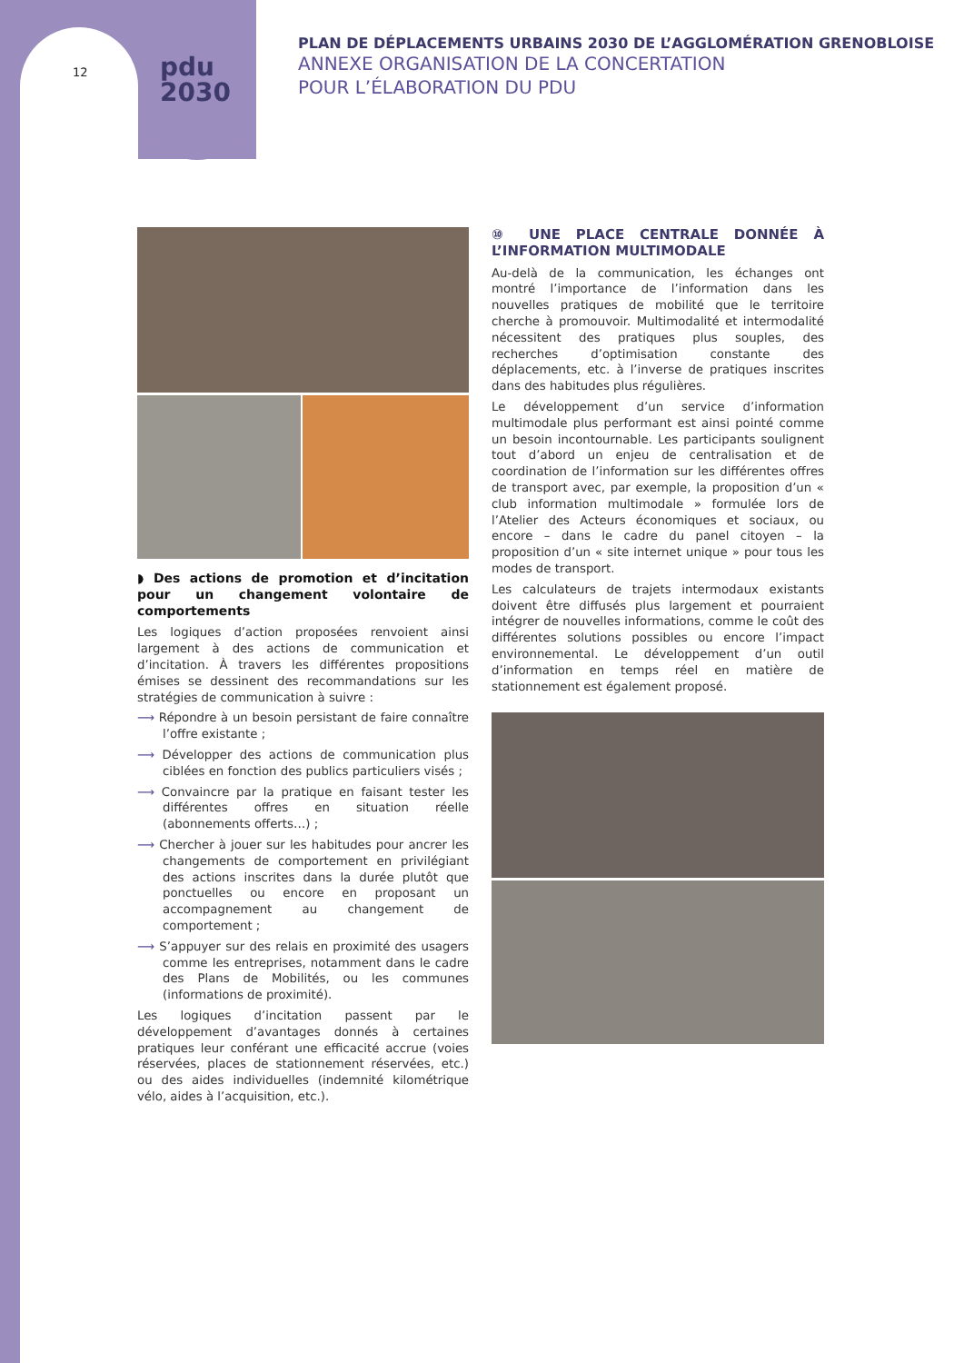12
pdu
2030
PLAN DE DÉPLACEMENTS URBAINS 2030 DE L’AGGLOMÉRATION GRENOBLOISE
ANNEXE ORGANISATION DE LA CONCERTATION
POUR L’ÉLABORATION DU PDU
◗ Des actions de promotion et d’incitation pour un changement volontaire de comportements
Les logiques d’action proposées renvoient ainsi largement à des actions de communication et d’incitation. À travers les différentes propositions émises se dessinent des recommandations sur les stratégies de communication à suivre :
⟶ Répondre à un besoin persistant de faire connaître l’offre existante ;
⟶ Développer des actions de communication plus ciblées en fonction des publics particuliers visés ;
⟶ Convaincre par la pratique en faisant tester les différentes offres en situation réelle (abonnements offerts…) ;
⟶ Chercher à jouer sur les habitudes pour ancrer les changements de comportement en privilégiant des actions inscrites dans la durée plutôt que ponctuelles ou encore en proposant un accompagnement au changement de comportement ;
⟶ S’appuyer sur des relais en proximité des usagers comme les entreprises, notamment dans le cadre des Plans de Mobilités, ou les communes (informations de proximité).
Les logiques d’incitation passent par le développement d’avantages donnés à certaines pratiques leur conférant une efficacité accrue (voies réservées, places de stationnement réservées, etc.) ou des aides individuelles (indemnité kilométrique vélo, aides à l’acquisition, etc.).
⑩ UNE PLACE CENTRALE DONNÉE À L’INFORMATION MULTIMODALE
Au-delà de la communication, les échanges ont montré l’importance de l’information dans les nouvelles pratiques de mobilité que le territoire cherche à promouvoir. Multimodalité et intermodalité nécessitent des pratiques plus souples, des recherches d’optimisation constante des déplacements, etc. à l’inverse de pratiques inscrites dans des habitudes plus régulières.
Le développement d’un service d’information multimodale plus performant est ainsi pointé comme un besoin incontournable. Les participants soulignent tout d’abord un enjeu de centralisation et de coordination de l’information sur les différentes offres de transport avec, par exemple, la proposition d’un « club information multimodale » formulée lors de l’Atelier des Acteurs économiques et sociaux, ou encore – dans le cadre du panel citoyen – la proposition d’un « site internet unique » pour tous les modes de transport.
Les calculateurs de trajets intermodaux existants doivent être diffusés plus largement et pourraient intégrer de nouvelles informations, comme le coût des différentes solutions possibles ou encore l’impact environnemental. Le développement d’un outil d’information en temps réel en matière de stationnement est également proposé.